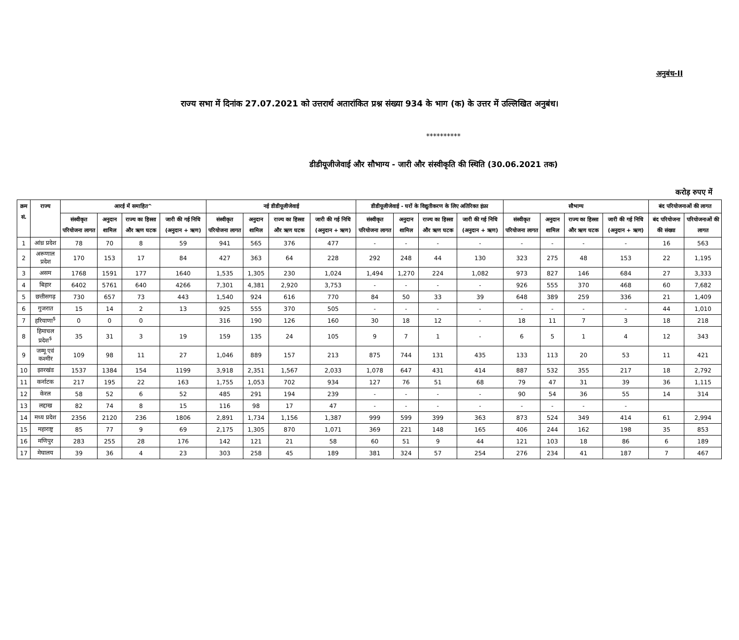अनुबंध-II
राज्य सभा में दिनांक 27.07.2021 को उत्तरार्थ अतारांकित प्रश्न संख्या 934 के भाग (क) के उत्तर में उल्लिखित अनुबंध।
**********
डीडीयूजीजेवाई और सौभाग्य - जारी और संस्वीकृति की स्थिति (30.06.2021 तक)
करोड़ रुपए में
| क्रम सं. | राज्य | आरई में समाहित^ | | | | नई डीडीयूजीजेवाई | | | | डीडीयूजीजेवाई - घरों के विद्युतीकरण के लिए अतिरिक्त इंफ्रा | | | | सौभाग्य | | | | बंद परियोजनाओं की लागत | |
| --- | --- | --- | --- | --- | --- | --- | --- | --- | --- | --- | --- | --- | --- | --- | --- | --- | --- | --- | --- |
| | | संस्वीकृत परियोजना लागत | अनुदान शामिल | राज्य का हिस्सा और ऋण घटक | जारी की गई निधि (अनुदान + ऋण) | संस्वीकृत परियोजना लागत | अनुदान शामिल | राज्य का हिस्सा और ऋण घटक | जारी की गई निधि (अनुदान + ऋण) | संस्वीकृत परियोजना लागत | अनुदान शामिल | राज्य का हिस्सा और ऋण घटक | जारी की गई निधि (अनुदान + ऋण) | संस्वीकृत परियोजना लागत | अनुदान शामिल | राज्य का हिस्सा और ऋण घटक | जारी की गई निधि (अनुदान + ऋण) | बंद परियोजना की संख्या | परियोजनाओं की लागत |
| 1 | आंध्र प्रदेश | 78 | 70 | 8 | 59 | 941 | 565 | 376 | 477 | - | - | - | - | - | - | - | - | 16 | 563 |
| 2 | अरूणाल प्रदेश | 170 | 153 | 17 | 84 | 427 | 363 | 64 | 228 | 292 | 248 | 44 | 130 | 323 | 275 | 48 | 153 | 22 | 1,195 |
| 3 | असम | 1768 | 1591 | 177 | 1640 | 1,535 | 1,305 | 230 | 1,024 | 1,494 | 1,270 | 224 | 1,082 | 973 | 827 | 146 | 684 | 27 | 3,333 |
| 4 | बिहार | 6402 | 5761 | 640 | 4266 | 7,301 | 4,381 | 2,920 | 3,753 | - | - | - | - | 926 | 555 | 370 | 468 | 60 | 7,682 |
| 5 | छत्तीसगढ़ | 730 | 657 | 73 | 443 | 1,540 | 924 | 616 | 770 | 84 | 50 | 33 | 39 | 648 | 389 | 259 | 336 | 21 | 1,409 |
| 6 | गुजरात | 15 | 14 | 2 | 13 | 925 | 555 | 370 | 505 | - | - | - | - | - | - | - | - | 44 | 1,010 |
| 7 | हरियाणा<sup>$</sup> | 0 | 0 | 0 | | 316 | 190 | 126 | 160 | 30 | 18 | 12 | - | 18 | 11 | 7 | 3 | 18 | 218 |
| 8 | हिमाचल प्रदेश<sup>$</sup> | 35 | 31 | 3 | 19 | 159 | 135 | 24 | 105 | 9 | 7 | 1 | - | 6 | 5 | 1 | 4 | 12 | 343 |
| 9 | जम्मू एवं कश्मीर | 109 | 98 | 11 | 27 | 1,046 | 889 | 157 | 213 | 875 | 744 | 131 | 435 | 133 | 113 | 20 | 53 | 11 | 421 |
| 10 | झारखंड | 1537 | 1384 | 154 | 1199 | 3,918 | 2,351 | 1,567 | 2,033 | 1,078 | 647 | 431 | 414 | 887 | 532 | 355 | 217 | 18 | 2,792 |
| 11 | कर्नाटक | 217 | 195 | 22 | 163 | 1,755 | 1,053 | 702 | 934 | 127 | 76 | 51 | 68 | 79 | 47 | 31 | 39 | 36 | 1,115 |
| 12 | केरल | 58 | 52 | 6 | 52 | 485 | 291 | 194 | 239 | - | - | - | - | 90 | 54 | 36 | 55 | 14 | 314 |
| 13 | लद्दाख | 82 | 74 | 8 | 15 | 116 | 98 | 17 | 47 | - | - | - | - | - | - | - | - | | |
| 14 | मध्य प्रदेश | 2356 | 2120 | 236 | 1806 | 2,891 | 1,734 | 1,156 | 1,387 | 999 | 599 | 399 | 363 | 873 | 524 | 349 | 414 | 61 | 2,994 |
| 15 | महाराष्ट्र | 85 | 77 | 9 | 69 | 2,175 | 1,305 | 870 | 1,071 | 369 | 221 | 148 | 165 | 406 | 244 | 162 | 198 | 35 | 853 |
| 16 | मणिपुर | 283 | 255 | 28 | 176 | 142 | 121 | 21 | 58 | 60 | 51 | 9 | 44 | 121 | 103 | 18 | 86 | 6 | 189 |
| 17 | मेघालय | 39 | 36 | 4 | 23 | 303 | 258 | 45 | 189 | 381 | 324 | 57 | 254 | 276 | 234 | 41 | 187 | 7 | 467 |